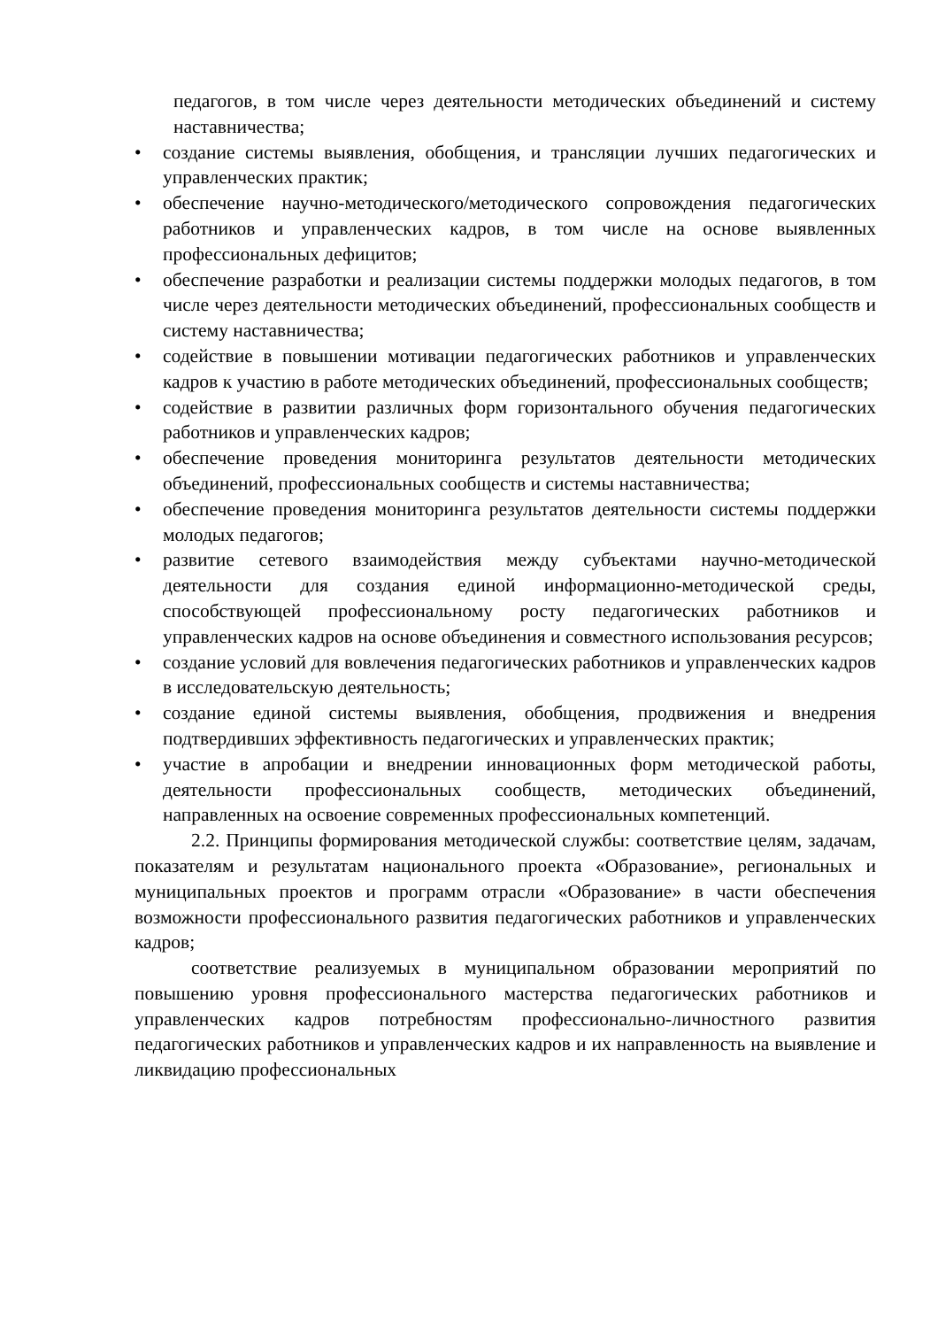педагогов, в том числе через деятельности методических объединений и систему наставничества;
• создание системы выявления, обобщения, и трансляции лучших педагогических и управленческих практик;
• обеспечение научно-методического/методического сопровождения педагогических работников и управленческих кадров, в том числе на основе выявленных профессиональных дефицитов;
• обеспечение разработки и реализации системы поддержки молодых педагогов, в том числе через деятельности методических объединений, профессиональных сообществ и систему наставничества;
• содействие в повышении мотивации педагогических работников и управленческих кадров к участию в работе методических объединений, профессиональных сообществ;
• содействие в развитии различных форм горизонтального обучения педагогических работников и управленческих кадров;
• обеспечение проведения мониторинга результатов деятельности методических объединений, профессиональных сообществ и системы наставничества;
• обеспечение проведения мониторинга результатов деятельности системы поддержки молодых педагогов;
• развитие сетевого взаимодействия между субъектами научно-методической деятельности для создания единой информационно-методической среды, способствующей профессиональному росту педагогических работников и управленческих кадров на основе объединения и совместного использования ресурсов;
• создание условий для вовлечения педагогических работников и управленческих кадров в исследовательскую деятельность;
• создание единой системы выявления, обобщения, продвижения и внедрения подтвердивших эффективность педагогических и управленческих практик;
• участие в апробации и внедрении инновационных форм методической работы, деятельности профессиональных сообществ, методических объединений, направленных на освоение современных профессиональных компетенций.
2.2. Принципы формирования методической службы: соответствие целям, задачам, показателям и результатам национального проекта «Образование», региональных и муниципальных проектов и программ отрасли «Образование» в части обеспечения возможности профессионального развития педагогических работников и управленческих кадров;
соответствие реализуемых в муниципальном образовании мероприятий по повышению уровня профессионального мастерства педагогических работников и управленческих кадров потребностям профессионально-личностного развития педагогических работников и управленческих кадров и их направленность на выявление и ликвидацию профессиональных